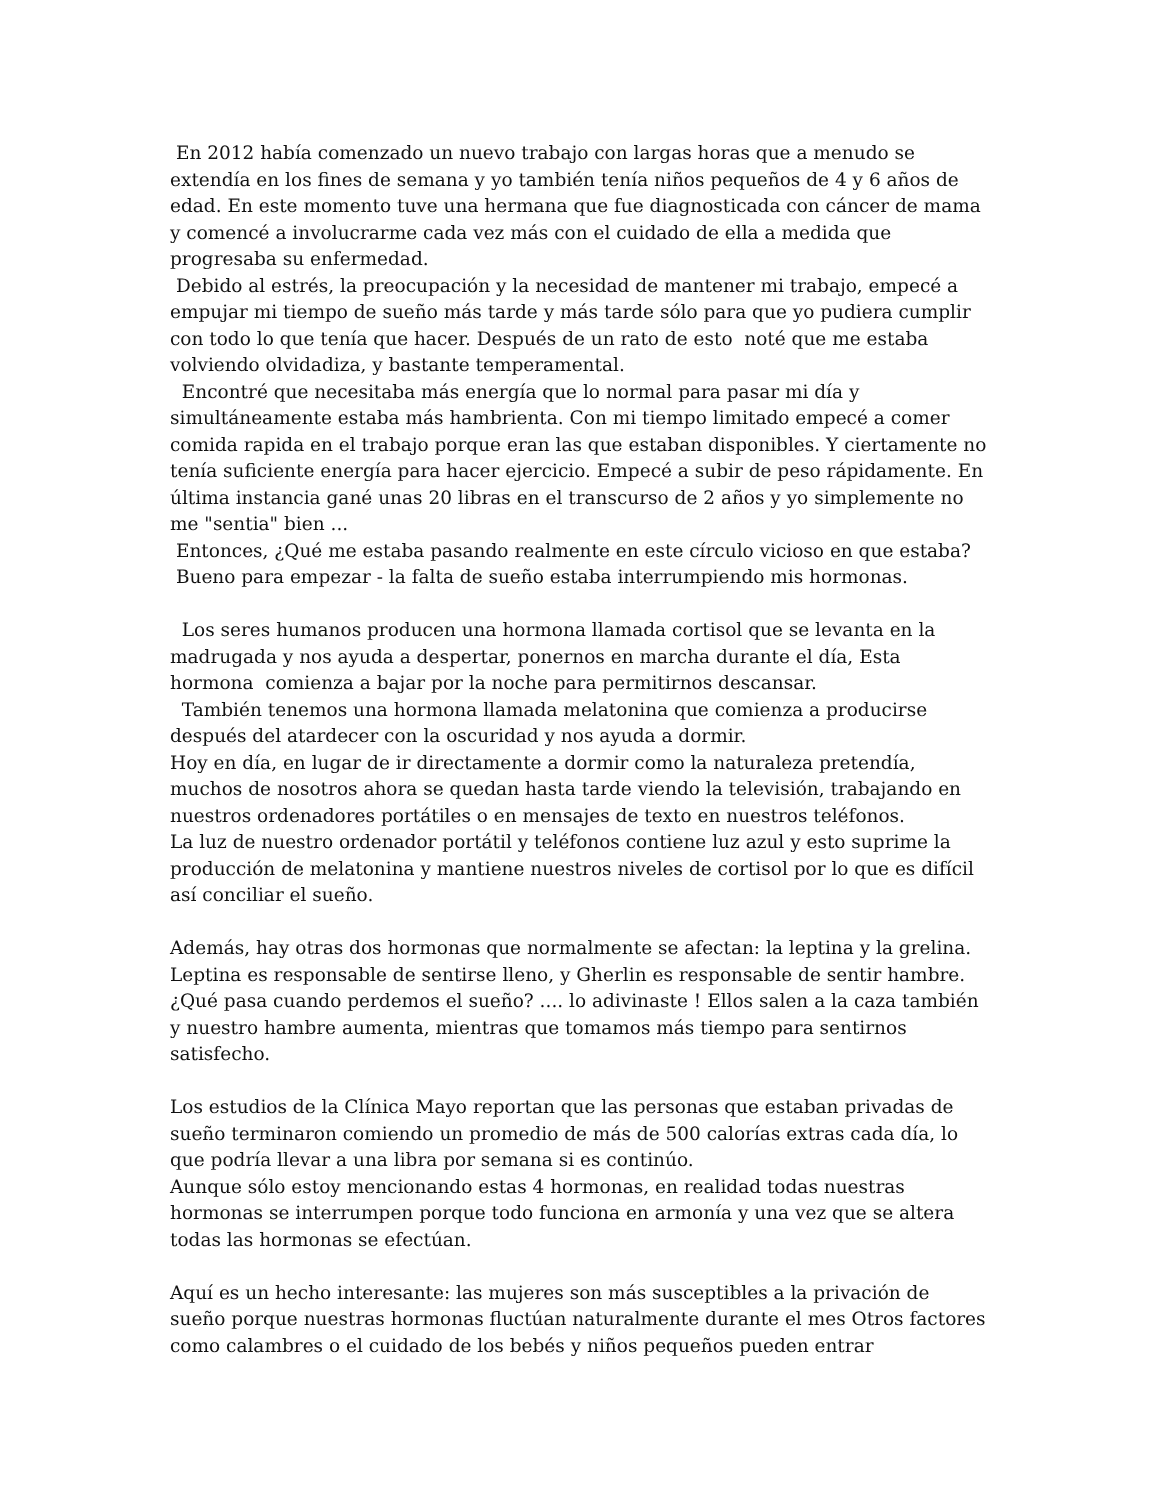En 2012 había comenzado un nuevo trabajo con largas horas que a menudo se extendía en los fines de semana y yo también tenía niños pequeños de 4 y 6 años de edad. En este momento tuve una hermana que fue diagnosticada con cáncer de mama y comencé a involucrarme cada vez más con el cuidado de ella a medida que progresaba su enfermedad.
Debido al estrés, la preocupación y la necesidad de mantener mi trabajo, empecé a empujar mi tiempo de sueño más tarde y más tarde sólo para que yo pudiera cumplir con todo lo que tenía que hacer. Después de un rato de esto noté que me estaba volviendo olvidadiza, y bastante temperamental.
Encontré que necesitaba más energía que lo normal para pasar mi día y simultáneamente estaba más hambrienta. Con mi tiempo limitado empecé a comer comida rapida en el trabajo porque eran las que estaban disponibles. Y ciertamente no tenía suficiente energía para hacer ejercicio. Empecé a subir de peso rápidamente. En última instancia gané unas 20 libras en el transcurso de 2 años y yo simplemente no me "sentia" bien ...
Entonces, ¿Qué me estaba pasando realmente en este círculo vicioso en que estaba?
Bueno para empezar - la falta de sueño estaba interrumpiendo mis hormonas.
Los seres humanos producen una hormona llamada cortisol que se levanta en la madrugada y nos ayuda a despertar, ponernos en marcha durante el día, Esta hormona comienza a bajar por la noche para permitirnos descansar.
También tenemos una hormona llamada melatonina que comienza a producirse después del atardecer con la oscuridad y nos ayuda a dormir.
Hoy en día, en lugar de ir directamente a dormir como la naturaleza pretendía, muchos de nosotros ahora se quedan hasta tarde viendo la televisión, trabajando en nuestros ordenadores portátiles o en mensajes de texto en nuestros teléfonos.
La luz de nuestro ordenador portátil y teléfonos contiene luz azul y esto suprime la producción de melatonina y mantiene nuestros niveles de cortisol por lo que es difícil así conciliar el sueño.
Además, hay otras dos hormonas que normalmente se afectan: la leptina y la grelina. Leptina es responsable de sentirse lleno, y Gherlin es responsable de sentir hambre. ¿Qué pasa cuando perdemos el sueño? .... lo adivinaste ! Ellos salen a la caza también y nuestro hambre aumenta, mientras que tomamos más tiempo para sentirnos satisfecho.
Los estudios de la Clínica Mayo reportan que las personas que estaban privadas de sueño terminaron comiendo un promedio de más de 500 calorías extras cada día, lo que podría llevar a una libra por semana si es continúo.
Aunque sólo estoy mencionando estas 4 hormonas, en realidad todas nuestras hormonas se interrumpen porque todo funciona en armonía y una vez que se altera todas las hormonas se efectúan.
Aquí es un hecho interesante: las mujeres son más susceptibles a la privación de sueño porque nuestras hormonas fluctúan naturalmente durante el mes Otros factores como calambres o el cuidado de los bebés y niños pequeños pueden entrar